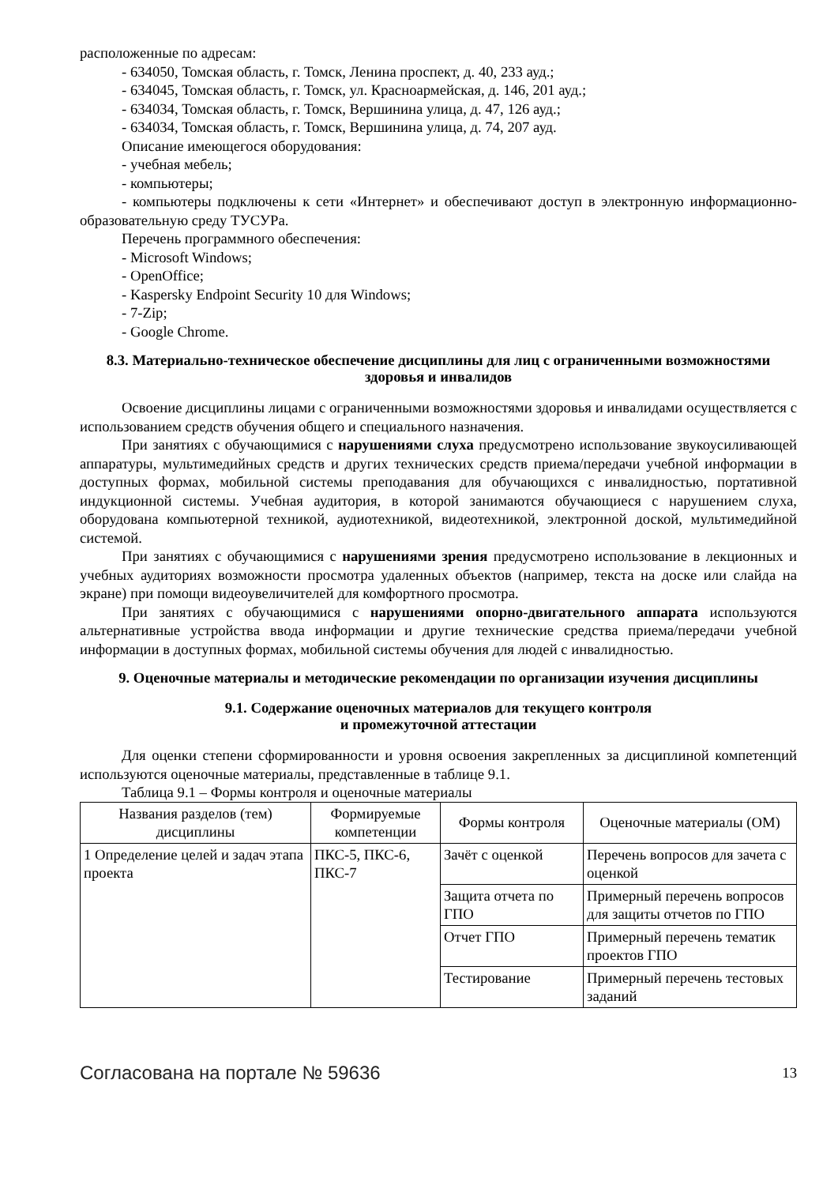расположенные по адресам:
- 634050, Томская область, г. Томск, Ленина проспект, д. 40, 233 ауд.;
- 634045, Томская область, г. Томск, ул. Красноармейская, д. 146, 201 ауд.;
- 634034, Томская область, г. Томск, Вершинина улица, д. 47, 126 ауд.;
- 634034, Томская область, г. Томск, Вершинина улица, д. 74, 207 ауд.
Описание имеющегося оборудования:
- учебная мебель;
- компьютеры;
- компьютеры подключены к сети «Интернет» и обеспечивают доступ в электронную информационно-образовательную среду ТУСУРа.
Перечень программного обеспечения:
- Microsoft Windows;
- OpenOffice;
- Kaspersky Endpoint Security 10 для Windows;
- 7-Zip;
- Google Chrome.
8.3. Материально-техническое обеспечение дисциплины для лиц с ограниченными возможностями здоровья и инвалидов
Освоение дисциплины лицами с ограниченными возможностями здоровья и инвалидами осуществляется с использованием средств обучения общего и специального назначения.
При занятиях с обучающимися с нарушениями слуха предусмотрено использование звукоусиливающей аппаратуры, мультимедийных средств и других технических средств приема/передачи учебной информации в доступных формах, мобильной системы преподавания для обучающихся с инвалидностью, портативной индукционной системы. Учебная аудитория, в которой занимаются обучающиеся с нарушением слуха, оборудована компьютерной техникой, аудиотехникой, видеотехникой, электронной доской, мультимедийной системой.
При занятиях с обучающимися с нарушениями зрения предусмотрено использование в лекционных и учебных аудиториях возможности просмотра удаленных объектов (например, текста на доске или слайда на экране) при помощи видеоувеличителей для комфортного просмотра.
При занятиях с обучающимися с нарушениями опорно-двигательного аппарата используются альтернативные устройства ввода информации и другие технические средства приема/передачи учебной информации в доступных формах, мобильной системы обучения для людей с инвалидностью.
9. Оценочные материалы и методические рекомендации по организации изучения дисциплины
9.1. Содержание оценочных материалов для текущего контроля
и промежуточной аттестации
Для оценки степени сформированности и уровня освоения закрепленных за дисциплиной компетенций используются оценочные материалы, представленные в таблице 9.1.
Таблица 9.1 – Формы контроля и оценочные материалы
| Названия разделов (тем) дисциплины | Формируемые компетенции | Формы контроля | Оценочные материалы (ОМ) |
| --- | --- | --- | --- |
| 1 Определение целей и задач этапа проекта | ПКС-5, ПКС-6, ПКС-7 | Зачёт с оценкой | Перечень вопросов для зачета с оценкой |
| | | Защита отчета по ГПО | Примерный перечень вопросов для защиты отчетов по ГПО |
| | | Отчет ГПО | Примерный перечень тематик проектов ГПО |
| | | Тестирование | Примерный перечень тестовых заданий |
Согласована на портале № 59636 13